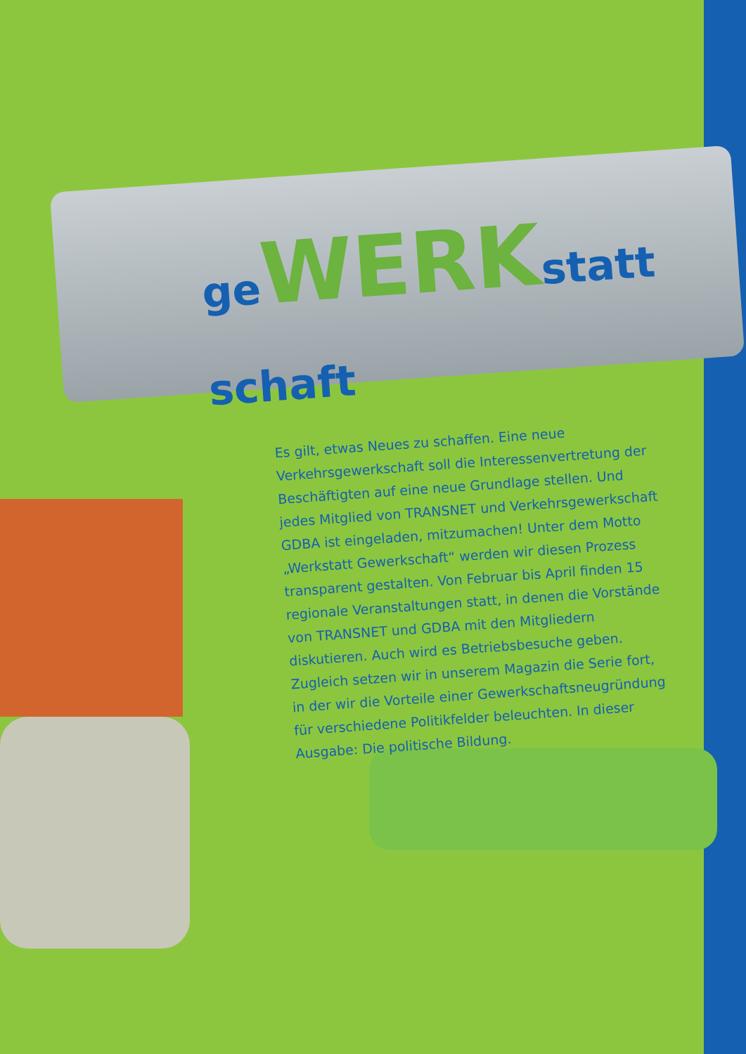ge WERKstatt schaft
Es gilt, etwas Neues zu schaffen. Eine neue Verkehrsgewerkschaft soll die Interessenvertretung der Beschäftigten auf eine neue Grundlage stellen. Und jedes Mitglied von TRANSNET und Verkehrsgewerkschaft GDBA ist eingeladen, mitzumachen! Unter dem Motto „Werkstatt Gewerkschaft“ werden wir diesen Prozess transparent gestalten. Von Februar bis April finden 15 regionale Veranstaltungen statt, in denen die Vorstände von TRANSNET und GDBA mit den Mitgliedern diskutieren. Auch wird es Betriebsbesuche geben. Zugleich setzen wir in unserem Magazin die Serie fort, in der wir die Vorteile einer Gewerkschaftsneugründung für verschiedene Politikfelder beleuchten. In dieser Ausgabe: Die politische Bildung.